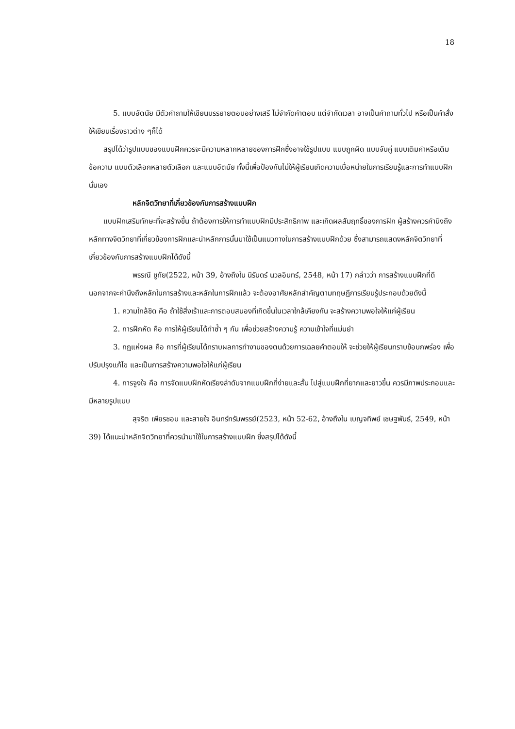18
5. แบบอัตนัย มีตัวคำถามให้เขียนบรรยายตอบอย่างเสรี ไม่จำกัดคำตอบ แต่จำกัดเวลา อาจเป็นคำถามทั่วไป หรือเป็นคำสั่งให้เขียนเรื่องราวต่าง ๆก็ได้
สรุปได้ว่ารูปแบบของแบบฝึกควรจะมีความหลากหลายของการฝึกซึ่งอาจใช้รูปแบบ แบบถูกผิด แบบจับคู่ แบบเติมคำหรือเติมข้อความ แบบตัวเลือกหลายตัวเลือก และแบบอัตนัย ทั้งนี้เพื่อป้องกันไม่ให้ผู้เรียนเกิดความเบื่อหน่ายในการเรียนรู้และการทำแบบฝึกนั่นเอง
หลักจิตวิทยาที่เกี่ยวข้องกับการสร้างแบบฝึก
แบบฝึกเสริมทักษะที่จะสร้างขึ้น ถ้าต้องการให้การทำแบบฝึกมีประสิทธิภาพ และเกิดผลสัมฤทธิ์ของการฝึก ผู้สร้างควรคำนึงถึงหลักทางจิตวิทยาที่เกี่ยวข้องการฝึกและนำหลักการนั้นมาใช้เป็นแนวทางในการสร้างแบบฝึกด้วย ซึ่งสามารถแสดงหลักจิตวิทยาที่เกี่ยวข้องกับการสร้างแบบฝึกได้ดังนี้
พรรณี ชูทัย(2522, หน้า 39, อ้างถึงใน นิรันดร์ นวลอินทร์, 2548, หน้า 17) กล่าวว่า การสร้างแบบฝึกที่ดี นอกจากจะคำนึงถึงหลักในการสร้างและหลักในการฝึกแล้ว จะต้องอาศัยหลักสำคัญตามทฤษฎีการเรียนรู้ประกอบด้วยดังนี้
1. ความใกล้ชิด คือ ถ้าใช้สิ่งเร้าและการตอบสนองที่เกิดขึ้นในเวลาใกล้เคียงกัน จะสร้างความพอใจให้แก่ผู้เรียน
2. การฝึกหัด คือ การให้ผู้เรียนได้ทำซ้ำ ๆ กัน เพื่อช่วยสร้างความรู้ ความเข้าใจที่แม่นยำ
3. กฎแห่งผล คือ การที่ผู้เรียนได้ทราบผลการทำงานของตนด้วยการเฉลยคำตอบให้ จะช่วยให้ผู้เรียนทราบข้อบกพร่อง เพื่อปรับปรุงแก้ไข และเป็นการสร้างความพอใจให้แก่ผู้เรียน
4. การจูงใจ คือ การจัดแบบฝึกหัดเรียงลำดับจากแบบฝึกที่ง่ายและสั้น ไปสู่แบบฝึกที่ยากและยาวขึ้น ควรมีภาพประกอบและมีหลายรูปแบบ
สุจริต เพียรชอบ และสายใจ อินทร์ทรัมพรรย์(2523, หน้า 52-62, อ้างถึงใน เบญจทิพย์ เชษฐพันธ์, 2549, หน้า 39) ได้แนะนำหลักจิตวิทยาที่ควรนำมาใช้ในการสร้างแบบฝึก ซึ่งสรุปได้ดังนี้